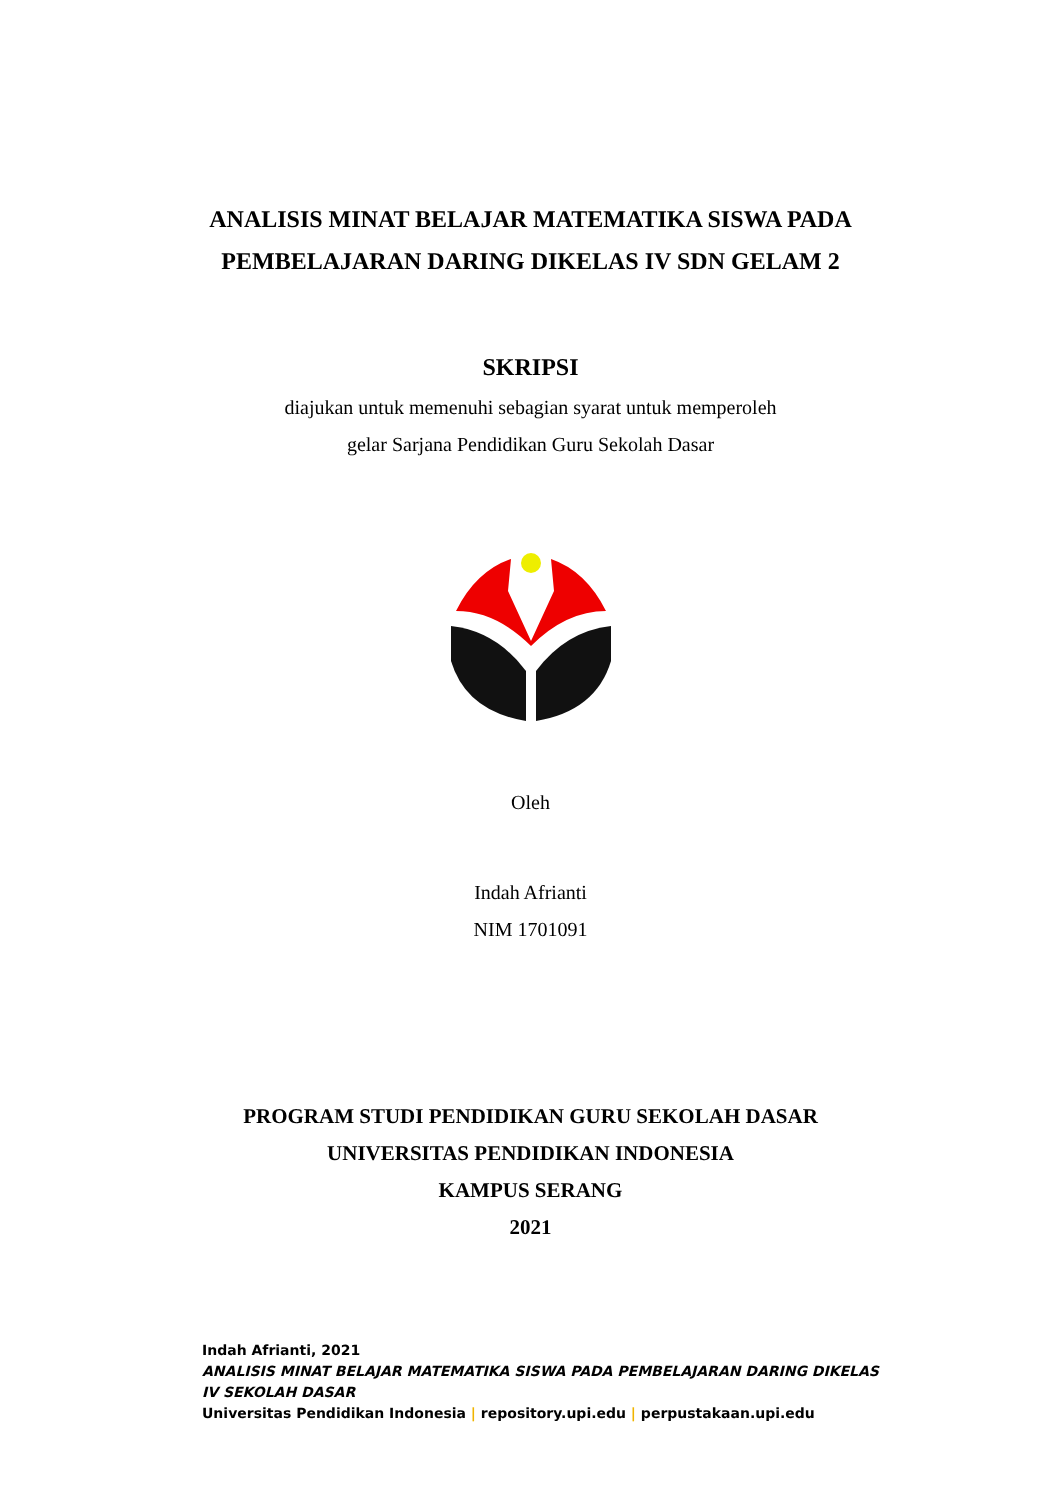ANALISIS MINAT BELAJAR MATEMATIKA SISWA PADA
PEMBELAJARAN DARING DIKELAS IV SDN GELAM 2
SKRIPSI
diajukan untuk memenuhi sebagian syarat untuk memperoleh
gelar Sarjana Pendidikan Guru Sekolah Dasar
Oleh
Indah Afrianti
NIM 1701091
PROGRAM STUDI PENDIDIKAN GURU SEKOLAH DASAR
UNIVERSITAS PENDIDIKAN INDONESIA
KAMPUS SERANG
2021
Indah Afrianti, 2021
ANALISIS MINAT BELAJAR MATEMATIKA SISWA PADA PEMBELAJARAN DARING DIKELAS IV SEKOLAH DASAR
Universitas Pendidikan Indonesia | repository.upi.edu | perpustakaan.upi.edu